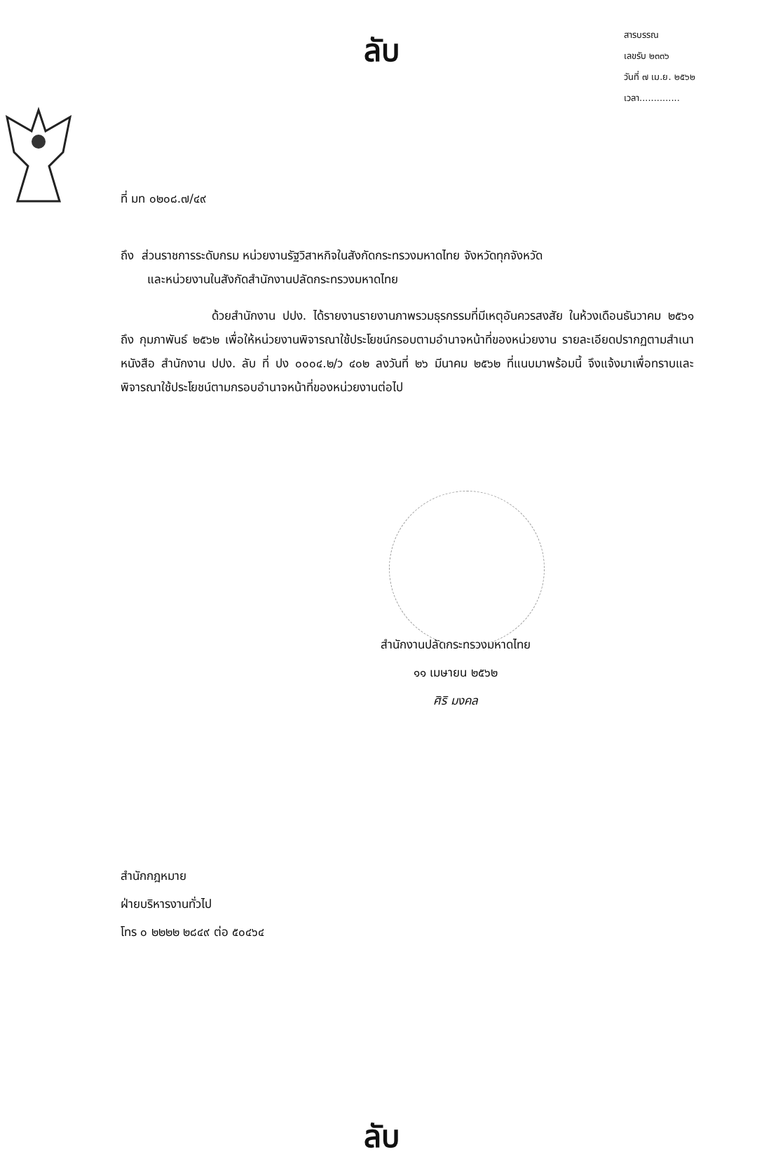ลับ
สารบรรณ
เลขรับ ๒๓๓๖
วันที่ ๗ เม.ย. ๒๕๖๒
เวลา..............
ที่ มท ๐๒๐๘.๗/๔๙
ถึง ส่วนราชการระดับกรม หน่วยงานรัฐวิสาหกิจในสังกัดกระทรวงมหาดไทย จังหวัดทุกจังหวัด
และหน่วยงานในสังกัดสำนักงานปลัดกระทรวงมหาดไทย
ด้วยสำนักงาน ปปง. ได้รายงานรายงานภาพรวมธุรกรรมที่มีเหตุอันควรสงสัย ในห้วงเดือนธันวาคม ๒๕๖๑ ถึง กุมภาพันธ์ ๒๕๖๒ เพื่อให้หน่วยงานพิจารณาใช้ประโยชน์กรอบตามอำนาจหน้าที่ของหน่วยงาน รายละเอียดปรากฏตามสำเนาหนังสือ สำนักงาน ปปง. ลับ ที่ ปง ๐๐๐๔.๒/ว ๔๐๒ ลงวันที่ ๒๖ มีนาคม ๒๕๖๒ ที่แนบมาพร้อมนี้ จึงแจ้งมาเพื่อทราบและพิจารณาใช้ประโยชน์ตามกรอบอำนาจหน้าที่ของหน่วยงานต่อไป
สำนักงานปลัดกระทรวงมหาดไทย
๑๑ เมษายน ๒๕๖๒
ศิริ มงคล
สำนักกฎหมาย
ฝ่ายบริหารงานทั่วไป
โทร ๐ ๒๒๒๒ ๒๘๔๙ ต่อ ๕๐๔๖๔
ลับ